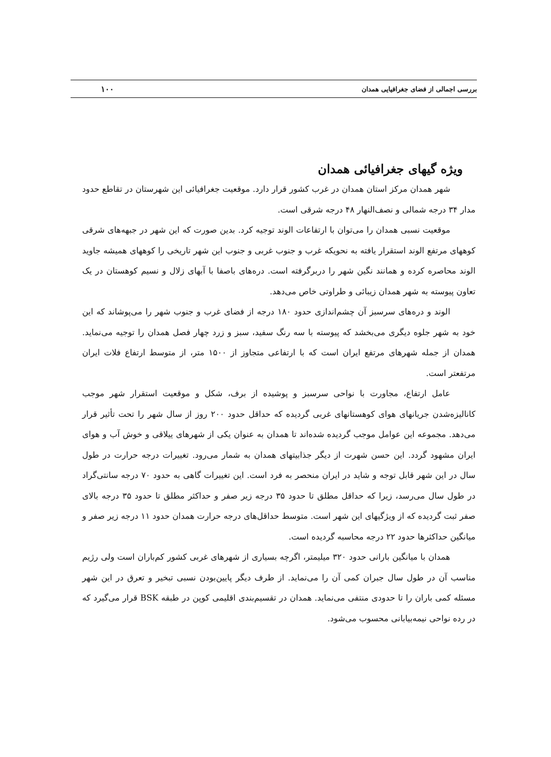بررسی اجمالی از فضای جغرافیایی همدان ۱۰۰
ویژه گیهای جغرافیائی همدان
شهر همدان مرکز استان همدان در غرب کشور قرار دارد. موقعیت جغرافیائی این شهرستان در تقاطع حدود مدار ۳۴ درجه شمالی و نصف‌النهار ۴۸ درجه شرقی است.
موقعیت نسبی همدان را می‌توان با ارتفاعات الوند توجیه کرد. بدین صورت که این شهر در جبهه‌های شرقی کوههای مرتفع الوند استقرار یافته به نحویکه غرب و جنوب غربی و جنوب این شهر تاریخی را کوههای همیشه جاوید الوند محاصره کرده و همانند نگین شهر را دربرگرفته است. دره‌های باصفا با آبهای زلال و نسیم کوهستان در یک تعاون پیوسته به شهر همدان زیبائی و طراوتی خاص می‌دهد.
الوند و دره‌های سرسبز آن چشم‌اندازی حدود ۱۸۰ درجه از فضای غرب و جنوب شهر را می‌پوشاند که این خود به شهر جلوه دیگری می‌بخشد که پیوسته با سه رنگ سفید، سبز و زرد چهار فصل همدان را توجیه می‌نماید. همدان از جمله شهرهای مرتفع ایران است که با ارتفاعی متجاوز از ۱۵۰۰ متر، از متوسط ارتفاع فلات ایران مرتفعتر است.
عامل ارتفاع، مجاورت با نواحی سرسبز و پوشیده از برف، شکل و موقعیت استقرار شهر موجب کانالیزه‌شدن جریانهای هوای کوهستانهای غربی گردیده که حداقل حدود ۲۰۰ روز از سال شهر را تحت تأثیر قرار می‌دهد. مجموعه این عوامل موجب گردیده شده‌اند تا همدان به عنوان یکی از شهرهای ییلاقی و خوش آب و هوای ایران مشهود گردد. این حسن شهرت از دیگر جذابیتهای همدان به شمار می‌رود. تغییرات درجه حرارت در طول سال در این شهر قابل توجه و شاید در ایران منحصر به فرد است. این تغییرات گاهی به حدود ۷۰ درجه سانتی‌گراد در طول سال می‌رسد، زیرا که حداقل مطلق تا حدود ۳۵ درجه زیر صفر و حداکثر مطلق تا حدود ۳۵ درجه بالای صفر ثبت گردیده که از ویژگیهای این شهر است. متوسط حداقل‌های درجه حرارت همدان حدود ۱۱ درجه زیر صفر و میانگین حداکثرها حدود ۲۲ درجه محاسبه گردیده است.
همدان با میانگین بارانی حدود ۳۲۰ میلیمتر، اگرچه بسیاری از شهرهای غربی کشور کم‌باران است ولی رژیم مناسب آن در طول سال جبران کمی آن را می‌نماید. از طرف دیگر پایین‌بودن نسبی تبخیر و تعرق در این شهر مسئله کمی باران را تا حدودی منتفی می‌نماید. همدان در تقسیم‌بندی اقلیمی کوپن در طبقه BSK قرار می‌گیرد که در رده نواحی نیمه‌بیابانی محسوب می‌شود.